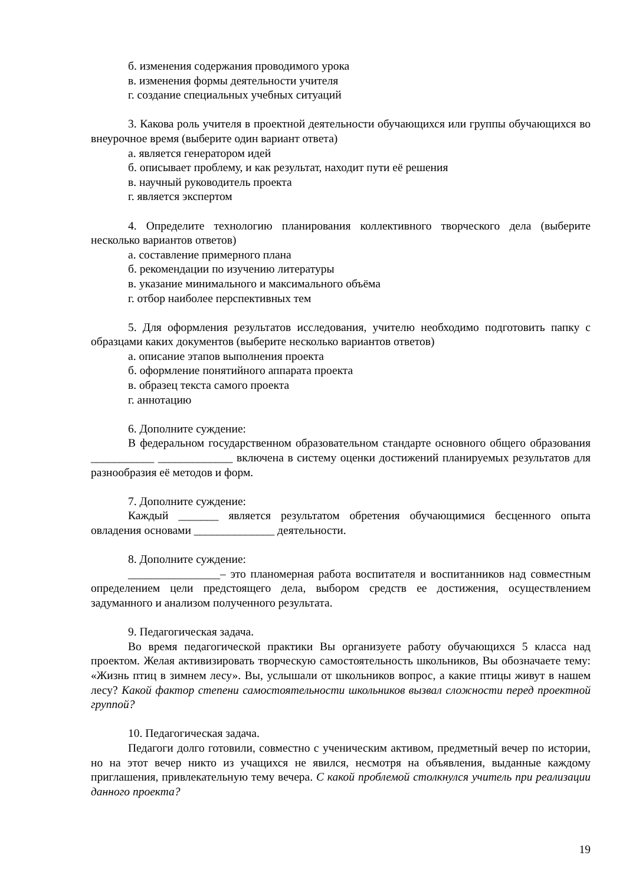б. изменения содержания проводимого урока
в. изменения формы деятельности учителя
г. создание специальных учебных ситуаций
3. Какова роль учителя в проектной деятельности обучающихся или группы обучающихся во внеурочное время (выберите один вариант ответа)
а. является генератором идей
б. описывает проблему, и как результат, находит пути её решения
в. научный руководитель проекта
г. является экспертом
4. Определите технологию планирования коллективного творческого дела (выберите несколько вариантов ответов)
а. составление примерного плана
б. рекомендации по изучению литературы
в. указание минимального и максимального объёма
г. отбор наиболее перспективных тем
5. Для оформления результатов исследования, учителю необходимо подготовить папку с образцами каких документов (выберите несколько вариантов ответов)
а. описание этапов выполнения проекта
б. оформление понятийного аппарата проекта
в. образец текста самого проекта
г. аннотацию
6. Дополните суждение:
В федеральном государственном образовательном стандарте основного общего образования ___________ _____________ включена в систему оценки достижений планируемых результатов для разнообразия её методов и форм.
7. Дополните суждение:
Каждый _______ является результатом обретения обучающимися бесценного опыта овладения основами ______________ деятельности.
8. Дополните суждение:
________________– это планомерная работа воспитателя и воспитанников над совместным определением цели предстоящего дела, выбором средств ее достижения, осуществлением задуманного и анализом полученного результата.
9. Педагогическая задача.
Во время педагогической практики Вы организуете работу обучающихся 5 класса над проектом. Желая активизировать творческую самостоятельность школьников, Вы обозначаете тему: «Жизнь птиц в зимнем лесу». Вы, услышали от школьников вопрос, а какие птицы живут в нашем лесу? Какой фактор степени самостоятельности школьников вызвал сложности перед проектной группой?
10. Педагогическая задача.
Педагоги долго готовили, совместно с ученическим активом, предметный вечер по истории, но на этот вечер никто из учащихся не явился, несмотря на объявления, выданные каждому приглашения, привлекательную тему вечера. С какой проблемой столкнулся учитель при реализации данного проекта?
19